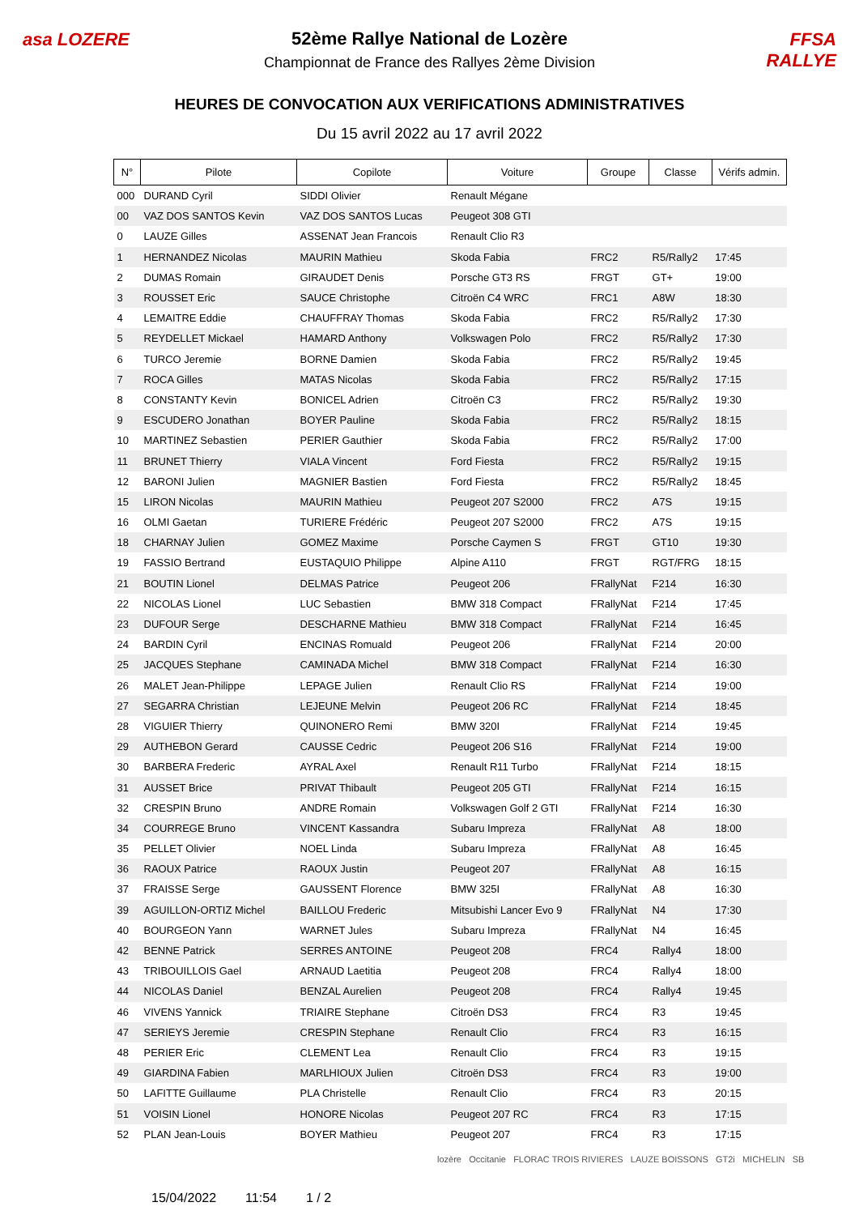asa LOZERE
52ème Rallye National de Lozère
Championnat de France des Rallyes 2ème Division
FFSA RALLYE
HEURES DE CONVOCATION AUX VERIFICATIONS ADMINISTRATIVES
Du 15 avril 2022 au 17 avril 2022
| N° | Pilote | Copilote | Voiture | Groupe | Classe | Vérifs admin. |
| --- | --- | --- | --- | --- | --- | --- |
| 000 | DURAND Cyril | SIDDI Olivier | Renault Mégane | | | |
| 00 | VAZ DOS SANTOS Kevin | VAZ DOS SANTOS Lucas | Peugeot 308 GTI | | | |
| 0 | LAUZE Gilles | ASSENAT Jean Francois | Renault Clio R3 | | | |
| 1 | HERNANDEZ Nicolas | MAURIN Mathieu | Skoda Fabia | FRC2 | R5/Rally2 | 17:45 |
| 2 | DUMAS Romain | GIRAUDET Denis | Porsche GT3 RS | FRGT | GT+ | 19:00 |
| 3 | ROUSSET Eric | SAUCE Christophe | Citroën C4 WRC | FRC1 | A8W | 18:30 |
| 4 | LEMAITRE Eddie | CHAUFFRAY Thomas | Skoda Fabia | FRC2 | R5/Rally2 | 17:30 |
| 5 | REYDELLET Mickael | HAMARD Anthony | Volkswagen Polo | FRC2 | R5/Rally2 | 17:30 |
| 6 | TURCO Jeremie | BORNE Damien | Skoda Fabia | FRC2 | R5/Rally2 | 19:45 |
| 7 | ROCA Gilles | MATAS Nicolas | Skoda Fabia | FRC2 | R5/Rally2 | 17:15 |
| 8 | CONSTANTY Kevin | BONICEL Adrien | Citroën C3 | FRC2 | R5/Rally2 | 19:30 |
| 9 | ESCUDERO Jonathan | BOYER Pauline | Skoda Fabia | FRC2 | R5/Rally2 | 18:15 |
| 10 | MARTINEZ Sebastien | PERIER Gauthier | Skoda Fabia | FRC2 | R5/Rally2 | 17:00 |
| 11 | BRUNET Thierry | VIALA Vincent | Ford Fiesta | FRC2 | R5/Rally2 | 19:15 |
| 12 | BARONI Julien | MAGNIER Bastien | Ford Fiesta | FRC2 | R5/Rally2 | 18:45 |
| 15 | LIRON Nicolas | MAURIN Mathieu | Peugeot 207 S2000 | FRC2 | A7S | 19:15 |
| 16 | OLMI Gaetan | TURIERE Frédéric | Peugeot 207 S2000 | FRC2 | A7S | 19:15 |
| 18 | CHARNAY Julien | GOMEZ Maxime | Porsche Caymen S | FRGT | GT10 | 19:30 |
| 19 | FASSIO Bertrand | EUSTAQUIO Philippe | Alpine A110 | FRGT | RGT/FRG | 18:15 |
| 21 | BOUTIN Lionel | DELMAS Patrice | Peugeot 206 | FRallyNat | F214 | 16:30 |
| 22 | NICOLAS Lionel | LUC Sebastien | BMW 318 Compact | FRallyNat | F214 | 17:45 |
| 23 | DUFOUR Serge | DESCHARNE Mathieu | BMW 318 Compact | FRallyNat | F214 | 16:45 |
| 24 | BARDIN Cyril | ENCINAS Romuald | Peugeot 206 | FRallyNat | F214 | 20:00 |
| 25 | JACQUES Stephane | CAMINADA Michel | BMW 318 Compact | FRallyNat | F214 | 16:30 |
| 26 | MALET Jean-Philippe | LEPAGE Julien | Renault Clio RS | FRallyNat | F214 | 19:00 |
| 27 | SEGARRA Christian | LEJEUNE Melvin | Peugeot 206 RC | FRallyNat | F214 | 18:45 |
| 28 | VIGUIER Thierry | QUINONERO Remi | BMW 320I | FRallyNat | F214 | 19:45 |
| 29 | AUTHEBON Gerard | CAUSSE Cedric | Peugeot 206 S16 | FRallyNat | F214 | 19:00 |
| 30 | BARBERA Frederic | AYRAL Axel | Renault R11 Turbo | FRallyNat | F214 | 18:15 |
| 31 | AUSSET Brice | PRIVAT Thibault | Peugeot 205 GTI | FRallyNat | F214 | 16:15 |
| 32 | CRESPIN Bruno | ANDRE Romain | Volkswagen Golf 2 GTI | FRallyNat | F214 | 16:30 |
| 34 | COURREGE Bruno | VINCENT Kassandra | Subaru Impreza | FRallyNat | A8 | 18:00 |
| 35 | PELLET Olivier | NOEL Linda | Subaru Impreza | FRallyNat | A8 | 16:45 |
| 36 | RAOUX Patrice | RAOUX Justin | Peugeot 207 | FRallyNat | A8 | 16:15 |
| 37 | FRAISSE Serge | GAUSSENT Florence | BMW 325I | FRallyNat | A8 | 16:30 |
| 39 | AGUILLON-ORTIZ Michel | BAILLOU Frederic | Mitsubishi Lancer Evo 9 | FRallyNat | N4 | 17:30 |
| 40 | BOURGEON Yann | WARNET Jules | Subaru Impreza | FRallyNat | N4 | 16:45 |
| 42 | BENNE Patrick | SERRES ANTOINE | Peugeot 208 | FRC4 | Rally4 | 18:00 |
| 43 | TRIBOUILLOIS Gael | ARNAUD Laetitia | Peugeot 208 | FRC4 | Rally4 | 18:00 |
| 44 | NICOLAS Daniel | BENZAL Aurelien | Peugeot 208 | FRC4 | Rally4 | 19:45 |
| 46 | VIVENS Yannick | TRIAIRE Stephane | Citroën DS3 | FRC4 | R3 | 19:45 |
| 47 | SERIEYS Jeremie | CRESPIN Stephane | Renault Clio | FRC4 | R3 | 16:15 |
| 48 | PERIER Eric | CLEMENT Lea | Renault Clio | FRC4 | R3 | 19:15 |
| 49 | GIARDINA Fabien | MARLHIOUX Julien | Citroën DS3 | FRC4 | R3 | 19:00 |
| 50 | LAFITTE Guillaume | PLA Christelle | Renault Clio | FRC4 | R3 | 20:15 |
| 51 | VOISIN Lionel | HONORE Nicolas | Peugeot 207 RC | FRC4 | R3 | 17:15 |
| 52 | PLAN Jean-Louis | BOYER Mathieu | Peugeot 207 | FRC4 | R3 | 17:15 |
lozère Occitanie FLORAC TROIS RIVIERES LAUZE BOISSONS GT2i MICHELIN SB
15/04/2022 11:54 1 / 2